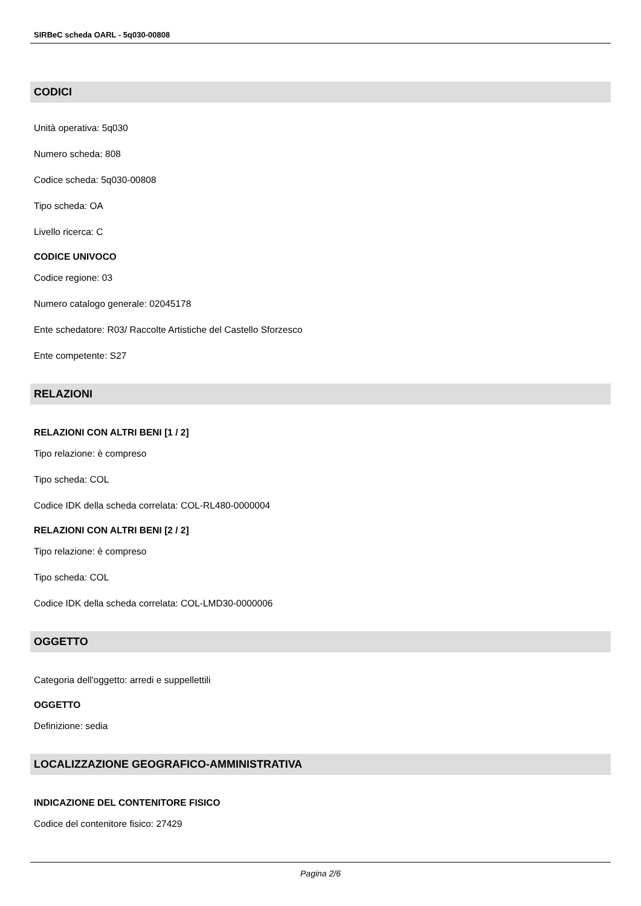SIRBeC scheda OARL - 5q030-00808
CODICI
Unità operativa: 5q030
Numero scheda: 808
Codice scheda: 5q030-00808
Tipo scheda: OA
Livello ricerca: C
CODICE UNIVOCO
Codice regione: 03
Numero catalogo generale: 02045178
Ente schedatore: R03/ Raccolte Artistiche del Castello Sforzesco
Ente competente: S27
RELAZIONI
RELAZIONI CON ALTRI BENI [1 / 2]
Tipo relazione: è compreso
Tipo scheda: COL
Codice IDK della scheda correlata: COL-RL480-0000004
RELAZIONI CON ALTRI BENI [2 / 2]
Tipo relazione: è compreso
Tipo scheda: COL
Codice IDK della scheda correlata: COL-LMD30-0000006
OGGETTO
Categoria dell'oggetto: arredi e suppellettili
OGGETTO
Definizione: sedia
LOCALIZZAZIONE GEOGRAFICO-AMMINISTRATIVA
INDICAZIONE DEL CONTENITORE FISICO
Codice del contenitore fisico: 27429
Pagina 2/6